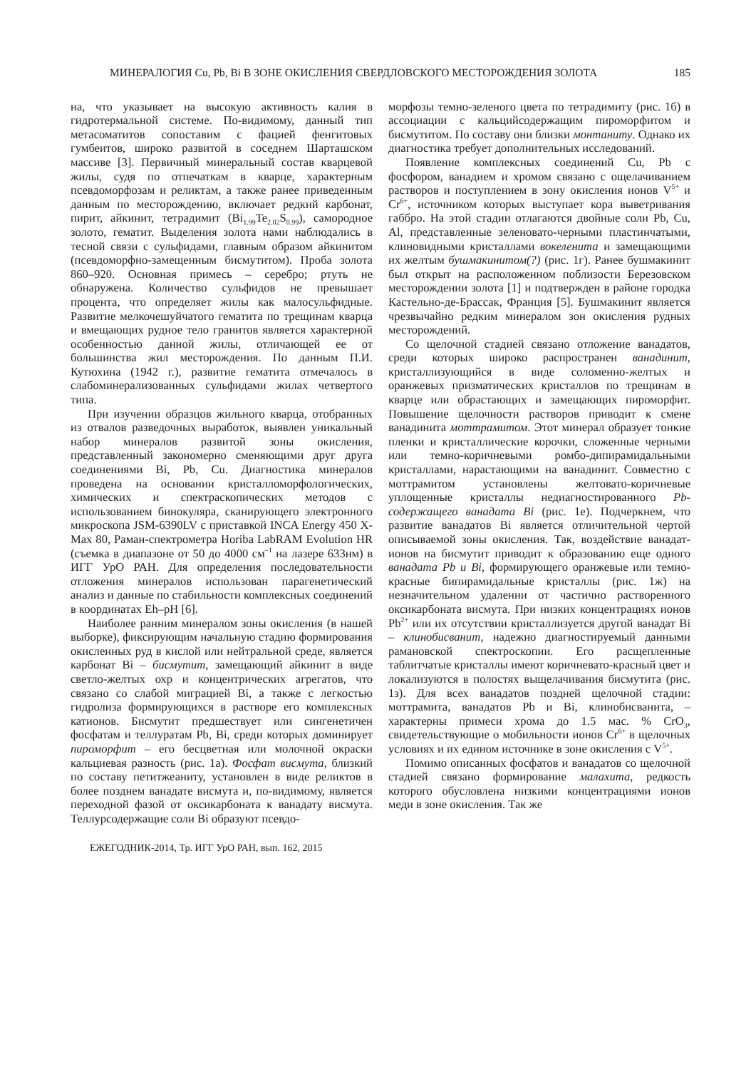МИНЕРАЛОГИЯ Cu, Pb, Bi В ЗОНЕ ОКИСЛЕНИЯ СВЕРДЛОВСКОГО МЕСТОРОЖДЕНИЯ ЗОЛОТА 185
на, что указывает на высокую активность калия в гидротермальной системе. По-видимому, данный тип метасоматитов сопоставим с фацией фенгитовых гумбеитов, широко развитой в соседнем Шарташском массиве [3]. Первичный минеральный состав кварцевой жилы, судя по отпечаткам в кварце, характерным псевдоморфозам и реликтам, а также ранее приведенным данным по месторождению, включает редкий карбонат, пирит, айкинит, тетрадимит (Bi<sub>1.99</sub>Te<sub>2.02</sub>S<sub>0.99</sub>), самородное золото, гематит. Выделения золота нами наблюдались в тесной связи с сульфидами, главным образом айкинитом (псевдоморфно-замещенным бисмутитом). Проба золота 860–920. Основная примесь – серебро; ртуть не обнаружена. Количество сульфидов не превышает процента, что определяет жилы как малосульфидные. Развитие мелкочешуйчатого гематита по трещинам кварца и вмещающих рудное тело гранитов является характерной особенностью данной жилы, отличающей ее от большинства жил месторождения. По данным П.И. Кутюхина (1942 г.), развитие гематита отмечалось в слабоминерализованных сульфидами жилах четвертого типа.
При изучении образцов жильного кварца, отобранных из отвалов разведочных выработок, выявлен уникальный набор минералов развитой зоны окисления, представленный закономерно сменяющими друг друга соединениями Bi, Pb, Cu. Диагностика минералов проведена на основании кристалломорфологических, химических и спектраскопических методов с использованием бинокуляра, сканирующего электронного микроскопа JSM-6390LV с приставкой INCA Energy 450 X-Max 80, Раман-спектрометра Horiba LabRAM Evolution HR (съемка в диапазоне от 50 до 4000 см<sup>–1</sup> на лазере 633нм) в ИГГ УрО РАН. Для определения последовательности отложения минералов использован парагенетический анализ и данные по стабильности комплексных соединений в координатах Eh–pH [6].
Наиболее ранним минералом зоны окисления (в нашей выборке), фиксирующим начальную стадию формирования окисленных руд в кислой или нейтральной среде, является карбонат Bi – бисмутит, замещающий айкинит в виде светло-желтых охр и концентрических агрегатов, что связано со слабой миграцией Bi, а также с легкостью гидролиза формирующихся в растворе его комплексных катионов. Бисмутит предшествует или сингенетичен фосфатам и теллуратам Pb, Bi, среди которых доминирует пироморфит – его бесцветная или молочной окраски кальциевая разность (рис. 1а). Фосфат висмута, близкий по составу петитжеаниту, установлен в виде реликтов в более позднем ванадате висмута и, по-видимому, является переходной фазой от оксикарбоната к ванадату висмута. Теллурсодержащие соли Bi образуют псевдо-
морфозы темно-зеленого цвета по тетрадимиту (рис. 1б) в ассоциации с кальцийсодержащим пироморфитом и бисмутитом. По составу они близки монтаниту. Однако их диагностика требует дополнительных исследований.
Появление комплексных соединений Cu, Pb с фосфором, ванадием и хромом связано с ощелачиванием растворов и поступлением в зону окисления ионов V<sup>5+</sup> и Cr<sup>6+</sup>, источником которых выступает кора выветривания габбро. На этой стадии отлагаются двойные соли Pb, Cu, Al, представленные зеленовато-черными пластинчатыми, клиновидными кристаллами вокеленита и замещающими их желтым бушмакинитом(?) (рис. 1г). Ранее бушмакинит был открыт на расположенном поблизости Березовском месторождении золота [1] и подтвержден в районе городка Кастельно-де-Брассак, Франция [5]. Бушмакинит является чрезвычайно редким минералом зон окисления рудных месторождений.
Со щелочной стадией связано отложение ванадатов, среди которых широко распространен ванадинит, кристаллизующийся в виде соломенно-желтых и оранжевых призматических кристаллов по трещинам в кварце или обрастающих и замещающих пироморфит. Повышение щелочности растворов приводит к смене ванадинита моттрамитом. Этот минерал образует тонкие пленки и кристаллические корочки, сложенные черными или темно-коричневыми ромбо-дипирамидальными кристаллами, нарастающими на ванадинит. Совместно с моттрамитом установлены желтовато-коричневые уплощенные кристаллы недиагностированного Pb-содержащего ванадата Bi (рис. 1е). Подчеркнем, что развитие ванадатов Bi является отличительной чертой описываемой зоны окисления. Так, воздействие ванадат-ионов на бисмутит приводит к образованию еще одного ванадата Pb и Bi, формирующего оранжевые или темно-красные бипирамидальные кристаллы (рис. 1ж) на незначительном удалении от частично растворенного оксикарбоната висмута. При низких концентрациях ионов Pb<sup>2+</sup> или их отсутствии кристаллизуется другой ванадат Bi – клинобисванит, надежно диагностируемый данными рамановской спектроскопии. Его расщепленные таблитчатые кристаллы имеют коричневато-красный цвет и локализуются в полостях выщелачивания бисмутита (рис. 1з). Для всех ванадатов поздней щелочной стадии: моттрамита, ванадатов Pb и Bi, клинобисванита, – характерны примеси хрома до 1.5 мас. % CrO<sub>3</sub>, свидетельствующие о мобильности ионов Cr<sup>6+</sup> в щелочных условиях и их едином источнике в зоне окисления с V<sup>5+</sup>.
Помимо описанных фосфатов и ванадатов со щелочной стадией связано формирование малахита, редкость которого обусловлена низкими концентрациями ионов меди в зоне окисления. Так же
ЕЖЕГОДНИК-2014, Тр. ИГГ УрО РАН, вып. 162, 2015